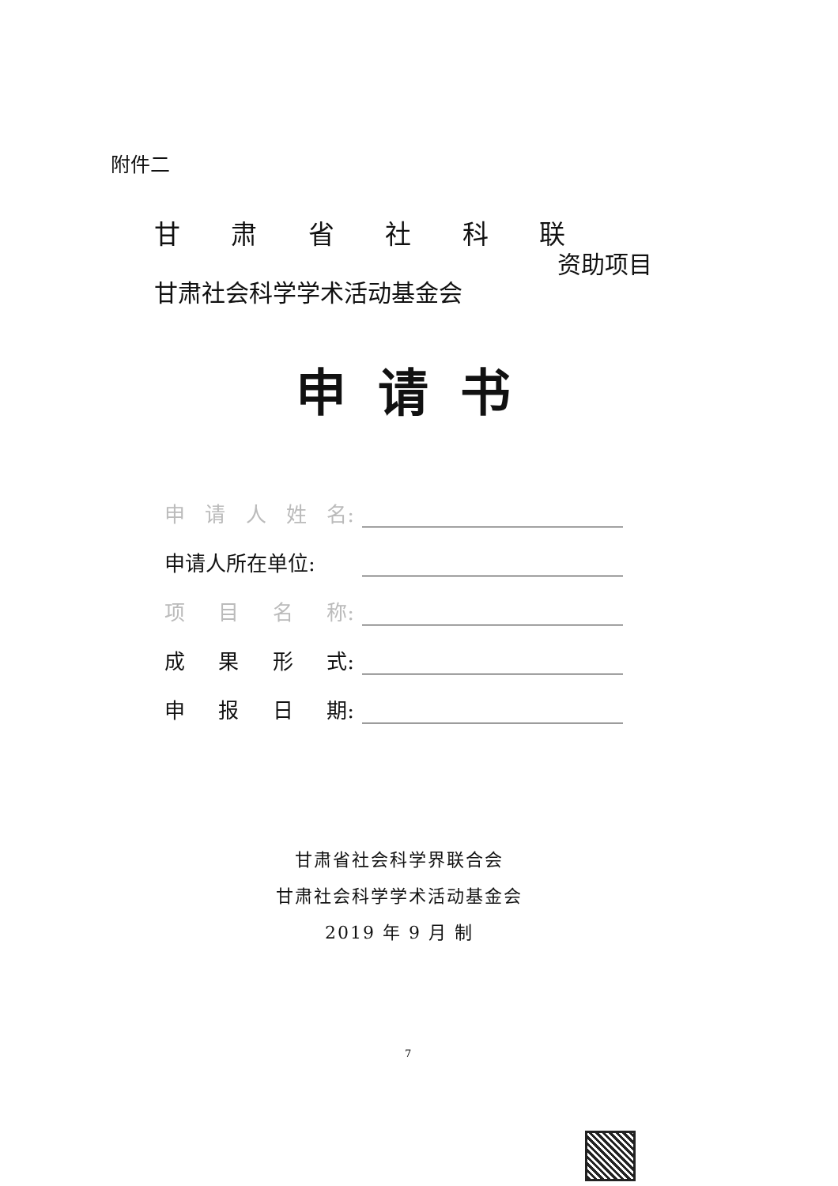附件二
甘肃省社科联
甘肃社会科学学术活动基金会
资助项目
申请书
申请人姓 名:
申请人所在单位:
项目名 称:
成果形 式:
申报日 期:
甘肃省社会科学界联合会
甘肃社会科学学术活动基金会
2019 年 9 月 制
7